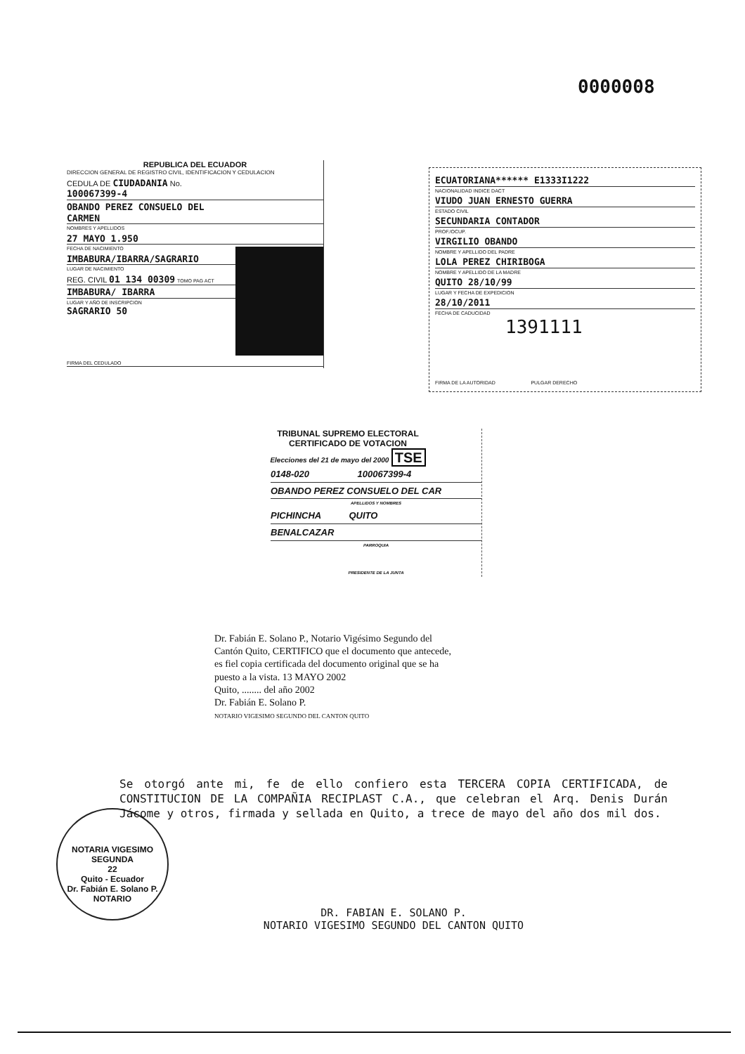0000008
REPUBLICA DEL ECUADOR
DIRECCION GENERAL DE REGISTRO CIVIL, IDENTIFICACION Y CEDULACION
CEDULA DE CIUDADANIA No. 100067399-4
OBANDO PEREZ CONSUELO DEL CARMEN
NOMBRES Y APELLIDOS
27 MAYO 1.950
FECHA DE NACIMIENTO
IMBABURA/IBARRA/SAGRARIO
LUGAR DE NACIMIENTO
REG. CIVIL 01 134 00309 TOMO PAG ACT
IMBABURA/ IBARRA
LUGAR Y AÑO DE INSCRIPCION
SAGRARIO 50
FIRMA DEL CEDULADO
ECUATORIANA****** E1333I1222
NACIONALIDAD INDICE DACT
VIUDO JUAN ERNESTO GUERRA
ESTADO CIVIL
SECUNDARIA CONTADOR
PROF./OCUP.
VIRGILIO OBANDO
NOMBRE Y APELLIDO DEL PADRE
LOLA PEREZ CHIRIBOGA
NOMBRE Y APELLIDO DE LA MADRE
QUITO 28/10/99
LUGAR Y FECHA DE EXPEDICION
28/10/2011
FECHA DE CADUCIDAD
1391111
FIRMA DE LA AUTORIDAD PULGAR DERECHO
TRIBUNAL SUPREMO ELECTORAL
CERTIFICADO DE VOTACION
Elecciones del 21 de mayo del 2000 TSE
0148-020 100067399-4
OBANDO PEREZ CONSUELO DEL CAR
APELLIDOS Y NOMBRES
PICHINCHA QUITO
BENALCAZAR
PARROQUIA
PRESIDENTE DE LA JUNTA
Dr. Fabián E. Solano P., Notario Vigésimo Segundo del Cantón Quito, CERTIFICO que el documento que antecede, es fiel copia certificada del documento original que se ha puesto a la vista. 13 MAYO 2002
Quito, ........ del año 2002
Dr. Fabián E. Solano P.
NOTARIO VIGESIMO SEGUNDO DEL CANTON QUITO
NOTARIA VIGESIMO SEGUNDA
22
Quito - Ecuador
Dr. Fabián E. Solano P.
NOTARIO
Se otorgó ante mi, fe de ello confiero esta TERCERA COPIA CERTIFICADA, de CONSTITUCION DE LA COMPAÑIA RECIPLAST C.A., que celebran el Arq. Denis Durán Jácome y otros, firmada y sellada en Quito, a trece de mayo del año dos mil dos.
DR. FABIAN E. SOLANO P.
NOTARIO VIGESIMO SEGUNDO DEL CANTON QUITO